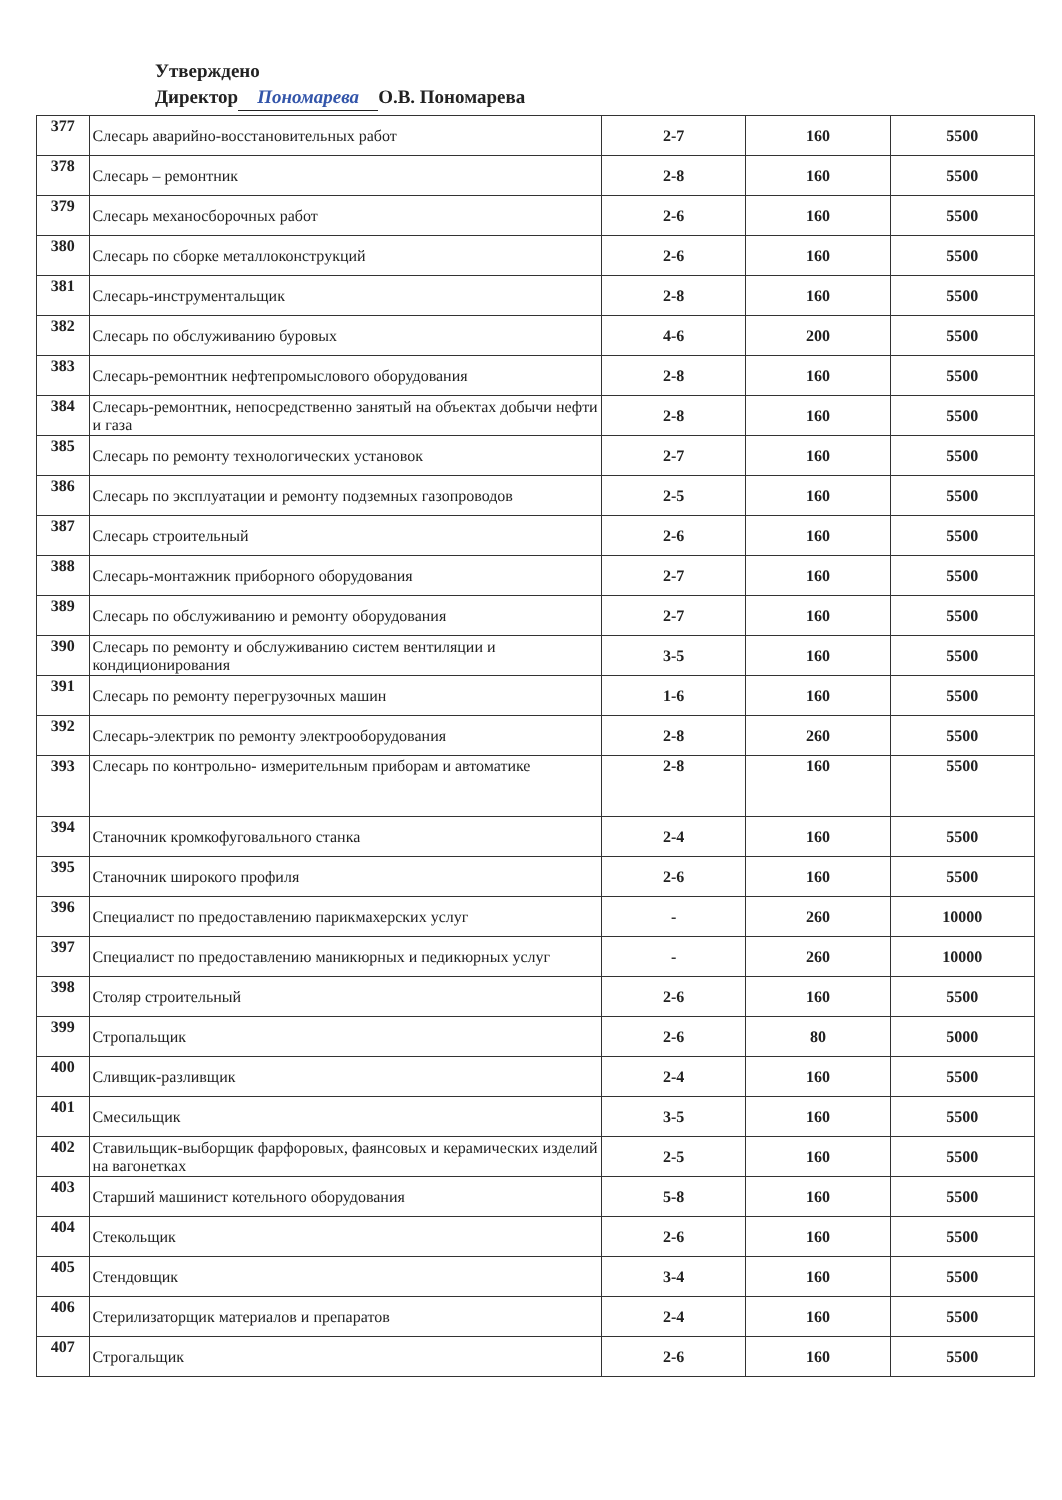Утверждено
Директор Пономарева О.В. Пономарева
| 377 | Слесарь аварийно-восстановительных работ | 2-7 | 160 | 5500 |
| 378 | Слесарь – ремонтник | 2-8 | 160 | 5500 |
| 379 | Слесарь механосборочных работ | 2-6 | 160 | 5500 |
| 380 | Слесарь по сборке металлоконструкций | 2-6 | 160 | 5500 |
| 381 | Слесарь-инструментальщик | 2-8 | 160 | 5500 |
| 382 | Слесарь по обслуживанию буровых | 4-6 | 200 | 5500 |
| 383 | Слесарь-ремонтник нефтепромыслового оборудования | 2-8 | 160 | 5500 |
| 384 | Слесарь-ремонтник, непосредственно занятый на объектах добычи нефти и газа | 2-8 | 160 | 5500 |
| 385 | Слесарь по ремонту технологических установок | 2-7 | 160 | 5500 |
| 386 | Слесарь по эксплуатации и ремонту подземных газопроводов | 2-5 | 160 | 5500 |
| 387 | Слесарь строительный | 2-6 | 160 | 5500 |
| 388 | Слесарь-монтажник приборного оборудования | 2-7 | 160 | 5500 |
| 389 | Слесарь по обслуживанию и ремонту оборудования | 2-7 | 160 | 5500 |
| 390 | Слесарь по ремонту и обслуживанию систем вентиляции и кондиционирования | 3-5 | 160 | 5500 |
| 391 | Слесарь по ремонту перегрузочных машин | 1-6 | 160 | 5500 |
| 392 | Слесарь-электрик по ремонту электрооборудования | 2-8 | 260 | 5500 |
| 393 | Слесарь по контрольно- измерительным приборам и автоматике | 2-8 | 160 | 5500 |
| 394 | Станочник кромкофуговального станка | 2-4 | 160 | 5500 |
| 395 | Станочник широкого профиля | 2-6 | 160 | 5500 |
| 396 | Специалист по предоставлению парикмахерских услуг | - | 260 | 10000 |
| 397 | Специалист по предоставлению маникюрных и педикюрных услуг | - | 260 | 10000 |
| 398 | Столяр строительный | 2-6 | 160 | 5500 |
| 399 | Стропальщик | 2-6 | 80 | 5000 |
| 400 | Сливщик-разливщик | 2-4 | 160 | 5500 |
| 401 | Смесильщик | 3-5 | 160 | 5500 |
| 402 | Ставильщик-выборщик фарфоровых, фаянсовых и керамических изделий на вагонетках | 2-5 | 160 | 5500 |
| 403 | Старший машинист котельного оборудования | 5-8 | 160 | 5500 |
| 404 | Стекольщик | 2-6 | 160 | 5500 |
| 405 | Стендовщик | 3-4 | 160 | 5500 |
| 406 | Стерилизаторщик материалов и препаратов | 2-4 | 160 | 5500 |
| 407 | Строгальщик | 2-6 | 160 | 5500 |